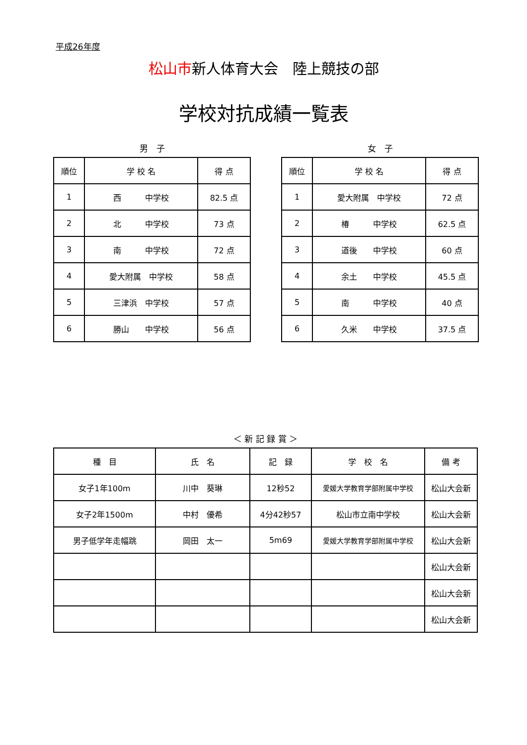平成26年度
松山市新人体育大会　陸上競技の部
学校対抗成績一覧表
男　子
| 順位 | 学 校 名 | 得 点 |
| --- | --- | --- |
| 1 | 西 中学校 | 82.5 点 |
| 2 | 北 中学校 | 73 点 |
| 3 | 南 中学校 | 72 点 |
| 4 | 愛大附属 中学校 | 58 点 |
| 5 | 三津浜 中学校 | 57 点 |
| 6 | 勝山 中学校 | 56 点 |
女　子
| 順位 | 学 校 名 | 得 点 |
| --- | --- | --- |
| 1 | 愛大附属 中学校 | 72 点 |
| 2 | 椿 中学校 | 62.5 点 |
| 3 | 道後 中学校 | 60 点 |
| 4 | 余土 中学校 | 45.5 点 |
| 5 | 南 中学校 | 40 点 |
| 6 | 久米 中学校 | 37.5 点 |
＜ 新 記 録 賞 ＞
| 種 目 | 氏 名 | 記 録 | 学 校 名 | 備 考 |
| --- | --- | --- | --- | --- |
| 女子1年100m | 川中 葵琳 | 12秒52 | 愛媛大学教育学部附属中学校 | 松山大会新 |
| 女子2年1500m | 中村 優希 | 4分42秒57 | 松山市立南中学校 | 松山大会新 |
| 男子低学年走幅跳 | 岡田 太一 | 5m69 | 愛媛大学教育学部附属中学校 | 松山大会新 |
| | | | | 松山大会新 |
| | | | | 松山大会新 |
| | | | | 松山大会新 |